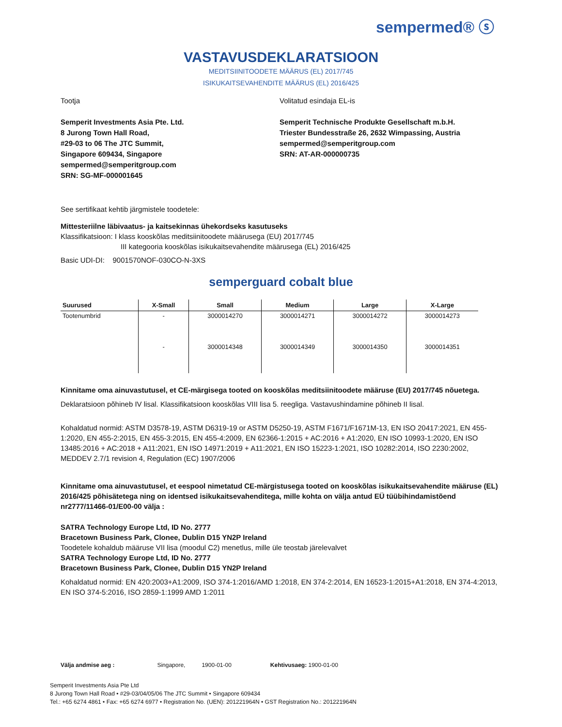sempermed® ⓢ
VASTAVUSDEKLARATSIOON
MEDITSIINITOODETE MÄÄRUS (EL) 2017/745
ISIKUKAITSEVAHENDITE MÄÄRUS (EL) 2016/425
Tootja
Semperit Investments Asia Pte. Ltd.
8 Jurong Town Hall Road,
#29-03 to 06 The JTC Summit,
Singapore 609434, Singapore
sempermed@semperitgroup.com
SRN: SG-MF-000001645
Volitatud esindaja EL-is
Semperit Technische Produkte Gesellschaft m.b.H.
Triester Bundesstraße 26, 2632 Wimpassing, Austria
sempermed@semperitgroup.com
SRN: AT-AR-000000735
See sertifikaat kehtib järgmistele toodetele:
Mittesteriilne läbivaatus- ja kaitsekinnas ühekordseks kasutuseks
Klassifikatsioon: I klass kooskõlas meditsiinitoodete määrusega (EU) 2017/745
III kategooria kooskõlas isikukaitsevahendite määrusega (EL) 2016/425
Basic UDI-DI: 9001570NOF-030CO-N-3XS
semperguard cobalt blue
| Suurused | X-Small | Small | Medium | Large | X-Large |
| --- | --- | --- | --- | --- | --- |
| Tootenumbrid | - | 3000014270 | 3000014271 | 3000014272 | 3000014273 |
| | - | 3000014348 | 3000014349 | 3000014350 | 3000014351 |
Kinnitame oma ainuvastutusel, et CE-märgisega tooted on kooskõlas meditsiinitoodete määruse (EU) 2017/745 nõuetega.
Deklaratsioon põhineb IV lisal. Klassifikatsioon kooskõlas VIII lisa 5. reegliga. Vastavushindamine põhineb II lisal.
Kohaldatud normid: ASTM D3578-19, ASTM D6319-19 or ASTM D5250-19, ASTM F1671/F1671M-13, EN ISO 20417:2021, EN 455-1:2020, EN 455-2:2015, EN 455-3:2015, EN 455-4:2009, EN 62366-1:2015 + AC:2016 + A1:2020, EN ISO 10993-1:2020, EN ISO 13485:2016 + AC:2018 + A11:2021, EN ISO 14971:2019 + A11:2021, EN ISO 15223-1:2021, ISO 10282:2014, ISO 2230:2002, MEDDEV 2.7/1 revision 4, Regulation (EC) 1907/2006
Kinnitame oma ainuvastutusel, et eespool nimetatud CE-märgistusega tooted on kooskõlas isikukaitsevahendite määruse (EL) 2016/425 põhisätetega ning on identsed isikukaitsevahenditega, mille kohta on välja antud EÜ tüübihindamistõend nr2777/11466-01/E00-00 välja :
SATRA Technology Europe Ltd, ID No. 2777
Bracetown Business Park, Clonee, Dublin D15 YN2P Ireland
Toodetele kohaldub määruse VII lisa (moodul C2) menetlus, mille üle teostab järelevalvet
SATRA Technology Europe Ltd, ID No. 2777
Bracetown Business Park, Clonee, Dublin D15 YN2P Ireland
Kohaldatud normid: EN 420:2003+A1:2009, ISO 374-1:2016/AMD 1:2018, EN 374-2:2014, EN 16523-1:2015+A1:2018, EN 374-4:2013, EN ISO 374-5:2016, ISO 2859-1:1999 AMD 1:2011
Välja andmise aeg : Singapore, 1900-01-00 Kehtivusaeg: 1900-01-00
Semperit Investments Asia Pte Ltd
8 Jurong Town Hall Road • #29-03/04/05/06 The JTC Summit • Singapore 609434
Tel.: +65 6274 4861 • Fax: +65 6274 6977 • Registration No. (UEN): 201221964N • GST Registration No.: 201221964N